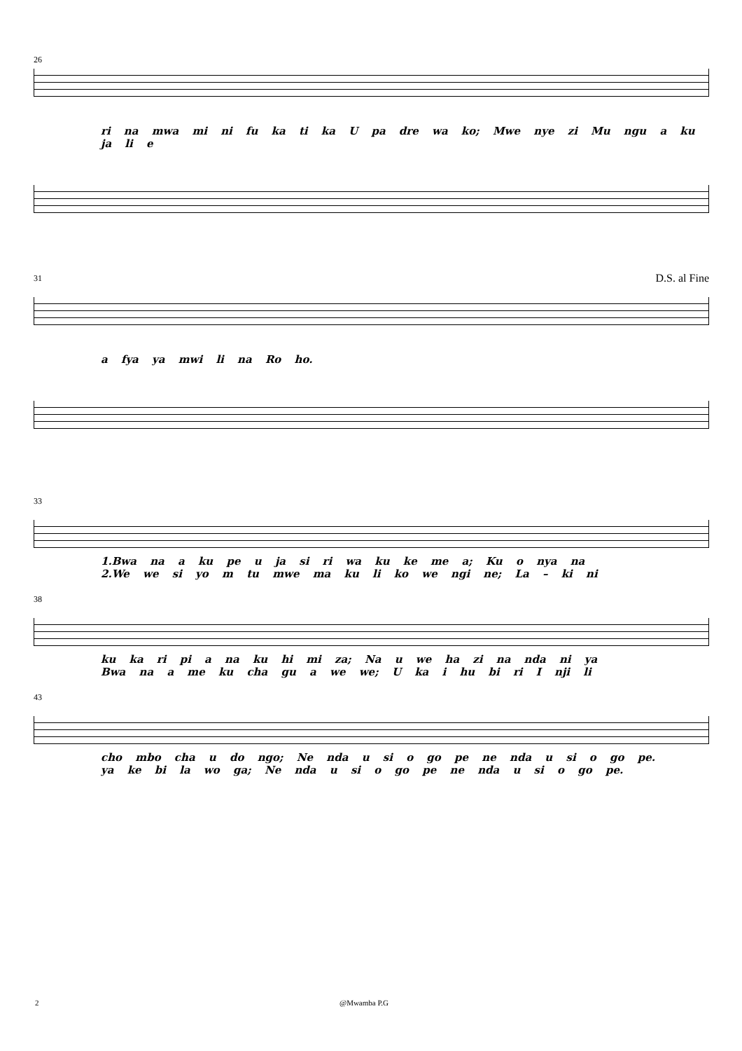26
ri na mwa mi ni fu ka ti ka U pa dre wa ko; Mwe nye zi Mu ngu a ku ja li e
31
D.S. al Fine
a fya ya mwi li na Ro ho.
33
1.Bwa na a ku pe u ja si ri wa ku ke me a; Ku o nya na
2.We we si yo m tu mwe ma ku li ko we ngi ne; La – ki ni
38
ku ka ri pi a na ku hi mi za; Na u we ha zi na nda ni ya
Bwa na a me ku cha gu a we we; U ka i hu bi ri I nji li
43
cho mbo cha u do ngo; Ne nda u si o go pe ne nda u si o go pe.
ya ke bi la wo ga; Ne nda u si o go pe ne nda u si o go pe.
2 @Mwamba P.G